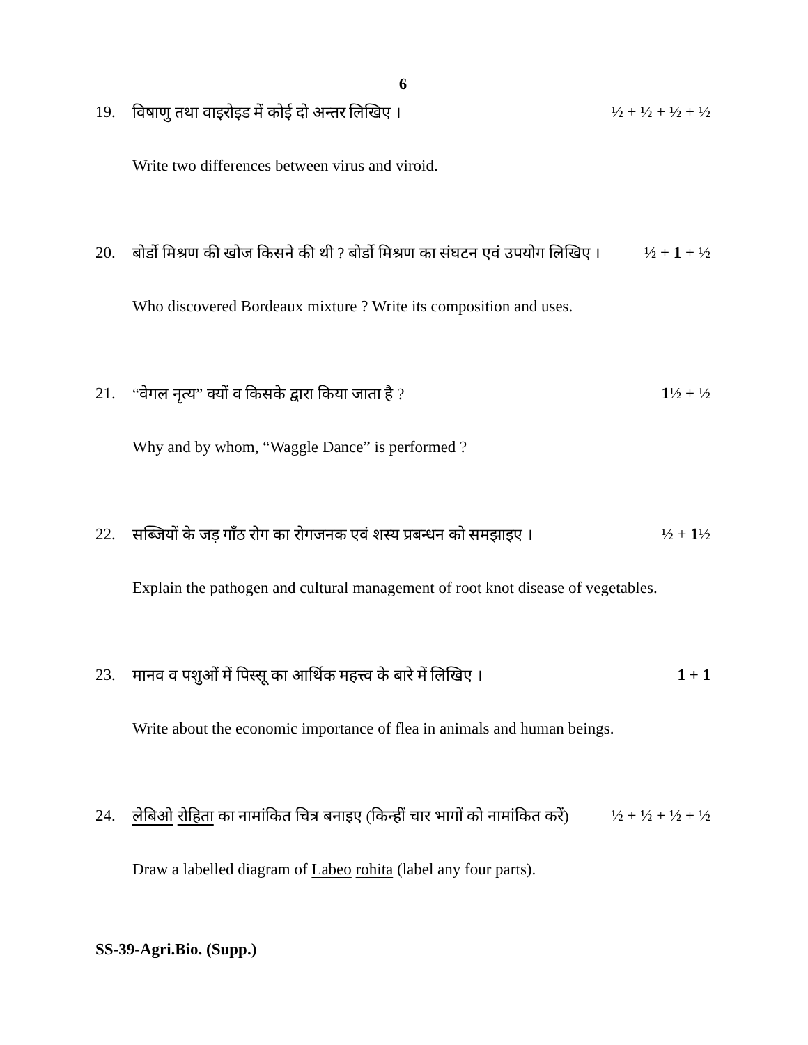6
19. विषाणु तथा वाइरोइड में कोई दो अन्तर लिखिए । ½ + ½ + ½ + ½
Write two differences between virus and viroid.
20. बोर्डो मिश्रण की खोज किसने की थी ? बोर्डो मिश्रण का संघटन एवं उपयोग लिखिए । ½ + 1 + ½
Who discovered Bordeaux mixture ? Write its composition and uses.
21. “वेगल नृत्य” क्यों व किसके द्वारा किया जाता है ? 1½ + ½
Why and by whom, “Waggle Dance” is performed ?
22. सब्जियों के जड़ गाँठ रोग का रोगजनक एवं शस्य प्रबन्धन को समझाइए । ½ + 1½
Explain the pathogen and cultural management of root knot disease of vegetables.
23. मानव व पशुओं में पिस्सू का आर्थिक महत्त्व के बारे में लिखिए । 1 + 1
Write about the economic importance of flea in animals and human beings.
24. लेबिओ रोहिता का नामांकित चित्र बनाइए (किन्हीं चार भागों को नामांकित करें) ½ + ½ + ½ + ½
Draw a labelled diagram of Labeo rohita (label any four parts).
SS-39-Agri.Bio. (Supp.)